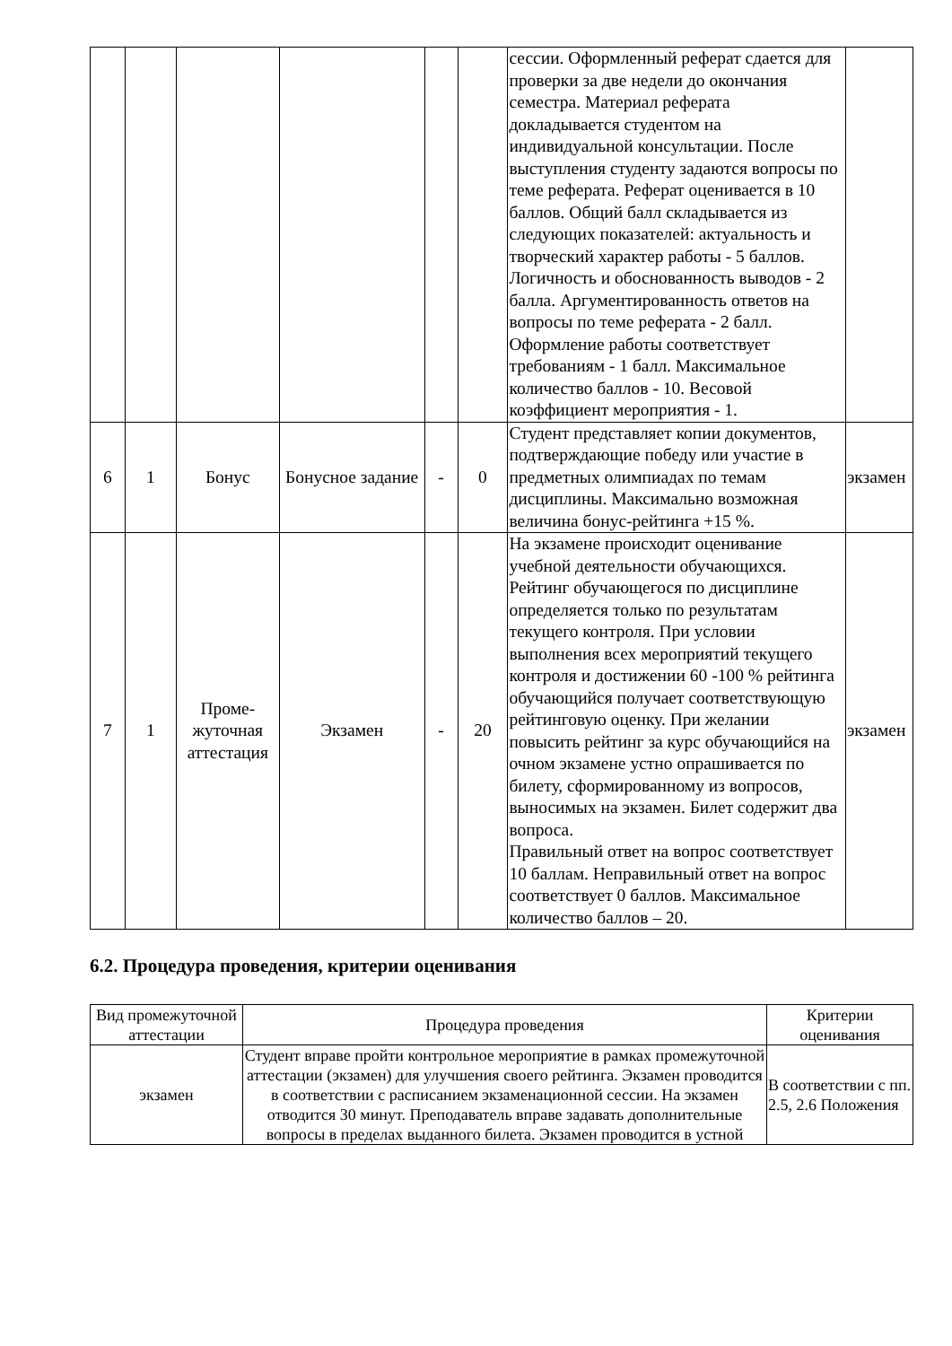| | | | | | | сессии. Оформленный реферат сдается для проверки за две недели до окончания семестра. Материал реферата докладывается студентом на индивидуальной консультации. После выступления студенту задаются вопросы по теме реферата. Реферат оценивается в 10 баллов. Общий балл складывается из следующих показателей: актуальность и творческий характер работы - 5 баллов. Логичность и обоснованность выводов - 2 балла. Аргументированность ответов на вопросы по теме реферата - 2 балл. Оформление работы соответствует требованиям - 1 балл. Максимальное количество баллов - 10. Весовой коэффициент мероприятия - 1. | |
| 6 | 1 | Бонус | Бонусное задание | - | 0 | Студент представляет копии документов, подтверждающие победу или участие в предметных олимпиадах по темам дисциплины. Максимально возможная величина бонус-рейтинга +15 %. | экзамен |
| 7 | 1 | Проме-жуточная аттестация | Экзамен | - | 20 | На экзамене происходит оценивание учебной деятельности обучающихся. Рейтинг обучающегося по дисциплине определяется только по результатам текущего контроля. При условии выполнения всех мероприятий текущего контроля и достижении 60 -100 % рейтинга обучающийся получает соответствующую рейтинговую оценку. При желании повысить рейтинг за курс обучающийся на очном экзамене устно опрашивается по билету, сформированному из вопросов, выносимых на экзамен. Билет содержит два вопроса. Правильный ответ на вопрос соответствует 10 баллам. Неправильный ответ на вопрос соответствует 0 баллов. Максимальное количество баллов – 20. | экзамен |
6.2. Процедура проведения, критерии оценивания
| Вид промежуточной аттестации | Процедура проведения | Критерии оценивания |
| --- | --- | --- |
| экзамен | Студент вправе пройти контрольное мероприятие в рамках промежуточной аттестации (экзамен) для улучшения своего рейтинга. Экзамен проводится в соответствии с расписанием экзаменационной сессии. На экзамен отводится 30 минут. Преподаватель вправе задавать дополнительные вопросы в пределах выданного билета. Экзамен проводится в устной | В соответствии с пп. 2.5, 2.6 Положения |